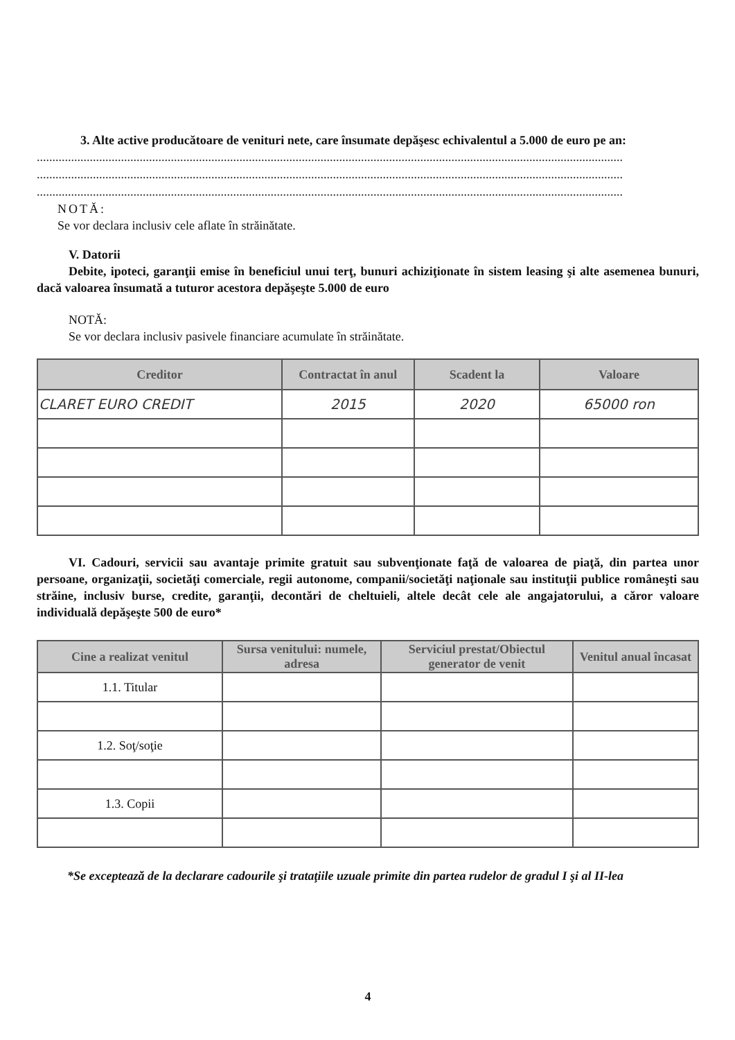3. Alte active producătoare de venituri nete, care însumate depăşesc echivalentul a 5.000 de euro pe an:
............................................................................................................................................................................................
............................................................................................................................................................................................
............................................................................................................................................................................................
NOTĂ:
Se vor declara inclusiv cele aflate în străinătate.
V. Datorii
Debite, ipoteci, garanţii emise în beneficiul unui terţ, bunuri achiziţionate în sistem leasing şi alte asemenea bunuri, dacă valoarea însumată a tuturor acestora depăşeşte 5.000 de euro
NOTĂ:
Se vor declara inclusiv pasivele financiare acumulate în străinătate.
| Creditor | Contractat în anul | Scadent la | Valoare |
| --- | --- | --- | --- |
| CLARET EURO CREDIT | 2015 | 2020 | 65000 ron |
VI. Cadouri, servicii sau avantaje primite gratuit sau subvenţionate faţă de valoarea de piaţă, din partea unor persoane, organizaţii, societăţi comerciale, regii autonome, companii/societăţi naţionale sau instituţii publice româneşti sau străine, inclusiv burse, credite, garanţii, decontări de cheltuieli, altele decât cele ale angajatorului, a căror valoare individuală depăşeşte 500 de euro*
| Cine a realizat venitul | Sursa venitului: numele, adresa | Serviciul prestat/Obiectul generator de venit | Venitul anual încasat |
| --- | --- | --- | --- |
| 1.1. Titular | | | |
| 1.2. Soţ/soţie | | | |
| 1.3. Copii | | | |
*Se exceptează de la declarare cadourile şi trataţiile uzuale primite din partea rudelor de gradul I şi al II-lea
4